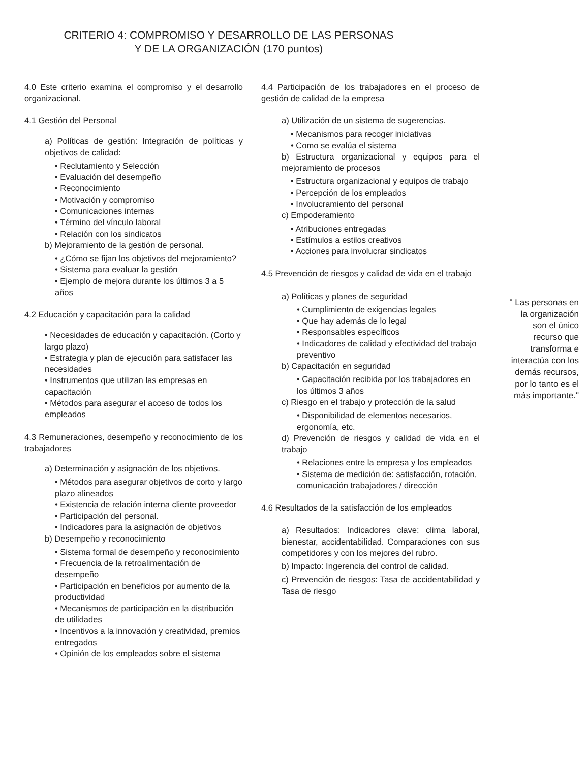CRITERIO 4: COMPROMISO Y DESARROLLO DE LAS PERSONAS
Y DE LA ORGANIZACIÓN (170 puntos)
4.0 Este criterio examina el compromiso y el desarrollo organizacional.
4.1 Gestión del Personal
a) Políticas de gestión: Integración de políticas y objetivos de calidad:
• Reclutamiento y Selección
• Evaluación del desempeño
• Reconocimiento
• Motivación y compromiso
• Comunicaciones internas
• Término del vínculo laboral
• Relación con los sindicatos
b) Mejoramiento de la gestión de personal.
• ¿Cómo se fijan los objetivos del mejoramiento?
• Sistema para evaluar la gestión
• Ejemplo de mejora durante los últimos 3 a 5 años
4.2 Educación y capacitación para la calidad
• Necesidades de educación y capacitación. (Corto y largo plazo)
• Estrategia y plan de ejecución para satisfacer las necesidades
• Instrumentos que utilizan las empresas en capacitación
• Métodos para asegurar el acceso de todos los empleados
4.3 Remuneraciones, desempeño y reconocimiento de los trabajadores
a) Determinación y asignación de los objetivos.
• Métodos para asegurar objetivos de corto y largo plazo alineados
• Existencia de relación interna cliente proveedor
• Participación del personal.
• Indicadores para la asignación de objetivos
b) Desempeño y reconocimiento
• Sistema formal de desempeño y reconocimiento
• Frecuencia de la retroalimentación de desempeño
• Participación en beneficios por aumento de la productividad
• Mecanismos de participación en la distribución de utilidades
• Incentivos a la innovación y creatividad, premios entregados
• Opinión de los empleados sobre el sistema
4.4 Participación de los trabajadores en el proceso de gestión de calidad de la empresa
a) Utilización de un sistema de sugerencias.
• Mecanismos para recoger iniciativas
• Como se evalúa el sistema
b) Estructura organizacional y equipos para el mejoramiento de procesos
• Estructura organizacional y equipos de trabajo
• Percepción de los empleados
• Involucramiento del personal
c) Empoderamiento
• Atribuciones entregadas
• Estímulos a estilos creativos
• Acciones para involucrar sindicatos
4.5 Prevención de riesgos y calidad de vida en el trabajo
a) Políticas y planes de seguridad
• Cumplimiento de exigencias legales
• Que hay además de lo legal
• Responsables específicos
• Indicadores de calidad y efectividad del trabajo preventivo
b) Capacitación en seguridad
• Capacitación recibida por los trabajadores en los últimos 3 años
c) Riesgo en el trabajo y protección de la salud
• Disponibilidad de elementos necesarios, ergonomía, etc.
d) Prevención de riesgos y calidad de vida en el trabajo
• Relaciones entre la empresa y los empleados
• Sistema de medición de: satisfacción, rotación, comunicación trabajadores / dirección
4.6 Resultados de la satisfacción de los empleados
a) Resultados: Indicadores clave: clima laboral, bienestar, accidentabilidad. Comparaciones con sus competidores y con los mejores del rubro.
b) Impacto: Ingerencia del control de calidad.
c) Prevención de riesgos: Tasa de accidentabilidad y Tasa de riesgo
" Las personas en la organización son el único recurso que transforma e interactúa con los demás recursos, por lo tanto es el más importante."